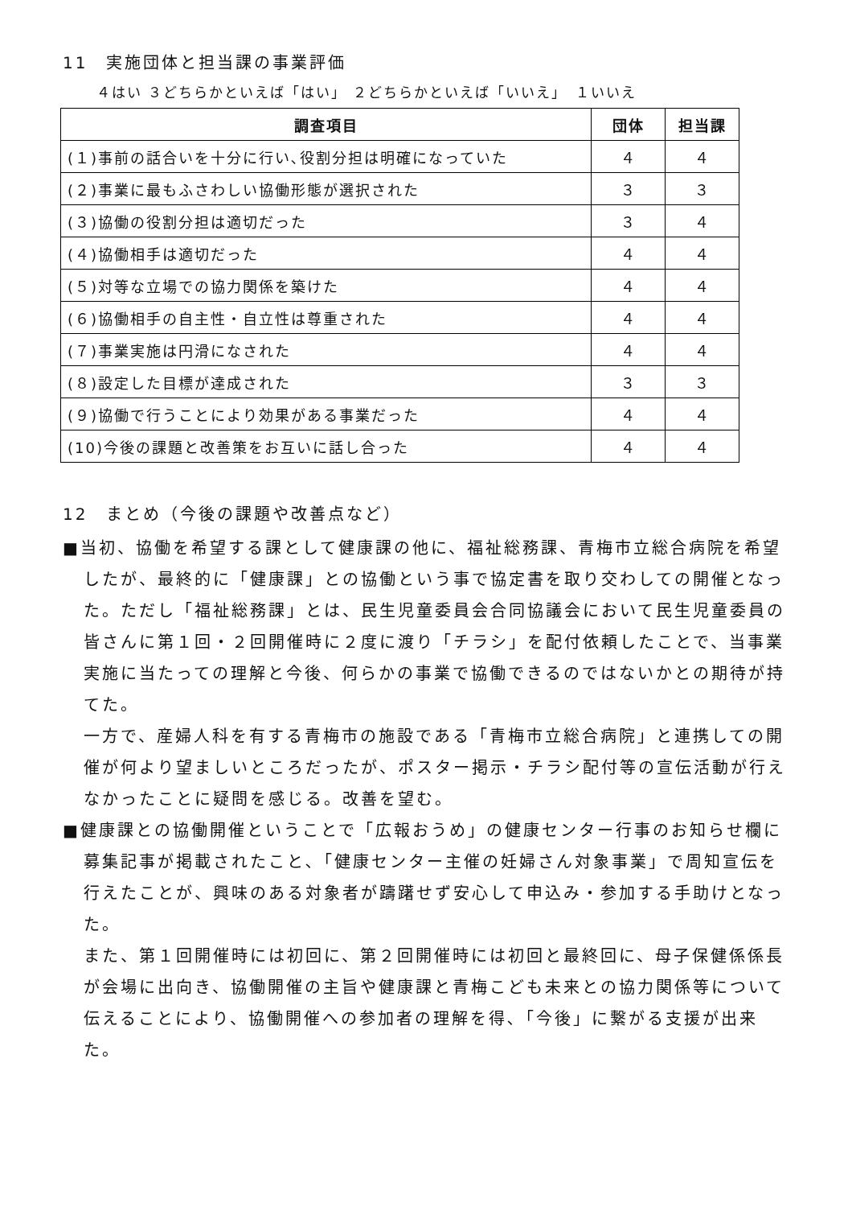11　実施団体と担当課の事業評価
４はい ３どちらかといえば「はい」 ２どちらかといえば「いいえ」　１いいえ
| 調査項目 | 団体 | 担当課 |
| --- | --- | --- |
| (１)事前の話合いを十分に行い､役割分担は明確になっていた | ４ | ４ |
| (２)事業に最もふさわしい協働形態が選択された | ３ | ３ |
| (３)協働の役割分担は適切だった | ３ | ４ |
| (４)協働相手は適切だった | ４ | ４ |
| (５)対等な立場での協力関係を築けた | ４ | ４ |
| (６)協働相手の自主性・自立性は尊重された | ４ | ４ |
| (７)事業実施は円滑になされた | ４ | ４ |
| (８)設定した目標が達成された | ３ | ３ |
| (９)協働で行うことにより効果がある事業だった | ４ | ４ |
| (10)今後の課題と改善策をお互いに話し合った | ４ | ４ |
12　まとめ（今後の課題や改善点など）
■当初、協働を希望する課として健康課の他に、福祉総務課、青梅市立総合病院を希望したが、最終的に「健康課」との協働という事で協定書を取り交わしての開催となった。ただし「福祉総務課」とは、民生児童委員会合同協議会において民生児童委員の皆さんに第１回・２回開催時に２度に渡り「チラシ」を配付依頼したことで、当事業実施に当たっての理解と今後、何らかの事業で協働できるのではないかとの期待が持てた。
一方で、産婦人科を有する青梅市の施設である「青梅市立総合病院」と連携しての開催が何より望ましいところだったが、ポスター掲示・チラシ配付等の宣伝活動が行えなかったことに疑問を感じる。改善を望む。
■健康課との協働開催ということで「広報おうめ」の健康センター行事のお知らせ欄に募集記事が掲載されたこと､「健康センター主催の妊婦さん対象事業」で周知宣伝を行えたことが、興味のある対象者が躊躇せず安心して申込み・参加する手助けとなった。
また、第１回開催時には初回に、第２回開催時には初回と最終回に、母子保健係係長が会場に出向き、協働開催の主旨や健康課と青梅こども未来との協力関係等について伝えることにより、協働開催への参加者の理解を得､「今後」に繋がる支援が出来た。